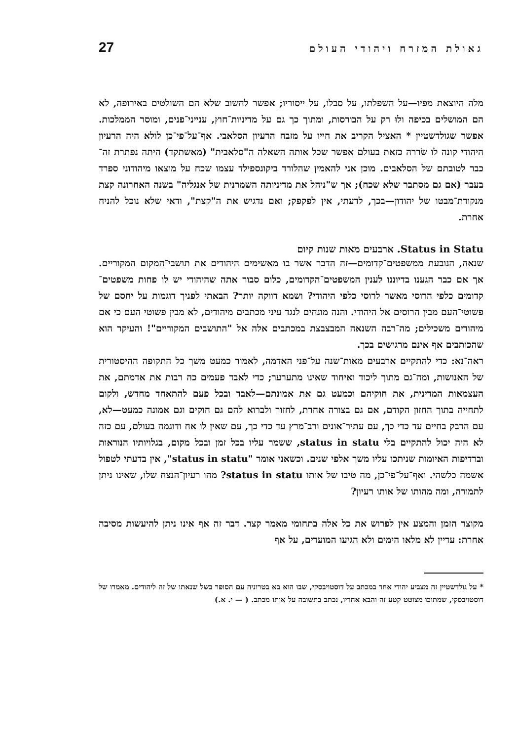גאולת המזרח ויהודי העולם 27
מלה היוצאת מפיו—על השפלתו, על סבלו, על ייסוריו; אפשר לחשוב שלא הם השולטים באירופה, לא הם המושלים בכיפה ולוּ רק על הבורסות, ומתוך כך גם על מדיניות־חוץ, ענייני־פנים, ומוסר הממלכות. אפשר שגולדשטיין * האציל הקריב את חייו על מזבח הרעיון הסלאבי. אף־על־פי־כן לולא היה הרעיון היהודי קונה לו שׂררה כזאת בעולם אפשר שכל אותה השאלה ה"סלאבית" (מאשתקד) היתה נפתרת זה־כבר לטובתם של הסלאבים. מוכן אני להאמין שהלורד ביקונספילד עצמו שכח על מוצאו מיהודוני ספרד בעבר (אם גם מסתבר שלא שכח); אך ש"ניהל את מדיניותה השמרנית של אנגליה" בשנה האחרונה קצת מנקודת־מבטו של יהודון—בכך, לדעתי, אין לפקפק; ואם נדגיש את ה"קצת", ודאי שלא נוכל להניח אחרת.
Status in Statu. ארבעים מאות שנות קיום
שנאה, הנובעת ממשפטים־קדומים—זה הדבר אשר בו מאשימים היהודים את תושבי־המקום המקוריים. אך אם כבר הגענו בדיוננו לענין המשפטים־הקדומים, כלום סבור אתה שהיהודי יש לו פחות משפטים־קדומים כלפי הרוסי מאשר לרוסי כלפי היהודי? ושמא דווקה יותר? הבאתי לפניך דוגמות על יחסם של פשוטי־העם מבין הרוסים אל היהודי. והנה מונחים לנגד עיני מכתבים מיהודים, לא מבין פשוטי העם כי אם מיהודים משכילים; מה־רבה השנאה המבצבצת במכתבים אלה אל "התושבים המקוריים"! והעיקר הוא שהכותבים אף אינם מרגישים בכך.
ראה־נא: כדי להתקיים ארבעים מאות־שנה על־פני האדמה, לאמור כמעט משך כל התקופה ההיסטורית של האנושות, ומה־גם מתוך ליכוד ואיחוד שאינו מתערער; כדי לאבד פעמים כה רבות את אדמתם, את העצמאות המדינית, את חוקיהם וכמעט גם את אמונתם—לאבד ובכל פעם להתאחד מחדש, ולקום לתחייה בתוך החזון הקודם, אם גם בצורה אחרת, לחזור ולברוא להם גם חוקים וגם אמונה כמעט—לא, עם הדבק בחיים עד כדי כך, עם עתיר־אונים ורב־מרץ עד כדי כך, עם שאין לו אח ודוגמה בעולם, עם כזה לא היה יכול להתקיים בלי status in statu, ששמר עליו בכל זמן ובכל מקום, בגלויותיו הנוראות וברדיפות האיומות שניתכו עליו משך אלפי שנים. וכשאני אומר "status in statu", אין בדעתי לטפול אשמה כלשהי. ואף־על־פי־כן, מה טיבו של אותו status in statu? מהו רעיון־הנצח שלו, שאינו ניתן לתמורה, ומה מהותו של אותו רעיון?
מקוצר הזמן והמצע אין לפרוש את כל אלה בתחומי מאמר קצר. דבר זה אף אינו ניתן להיעשות מסיבה אחרת: עדיין לא מלאו הימים ולא הגיעו המועדים, על אף
* על גולדשטיין זה מצביע יהודי אחד במכתב על דוסטויבסקי, שבו הוא בא בטרוניה עם הסופר בשל שנאתו של זה ליהודים. מאמרו של דוסטויבסקי, שמתוכו מצוטט קטע זה והבא אחריו, נכתב בתשובה על אותו מכתב. ( — י. א.)